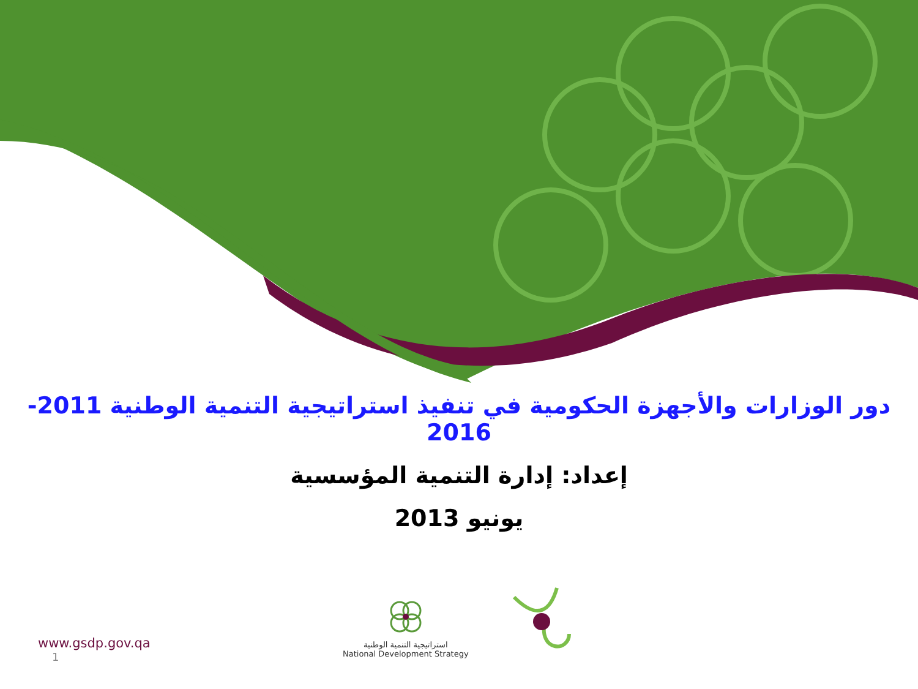دور الوزارات والأجهزة الحكومية في تنفيذ استراتيجية التنمية الوطنية 2011-2016
إعداد: إدارة التنمية المؤسسية
يونيو 2013
استراتيجية التنمية الوطنية
National Development Strategy
www.gsdp.gov.qa
1